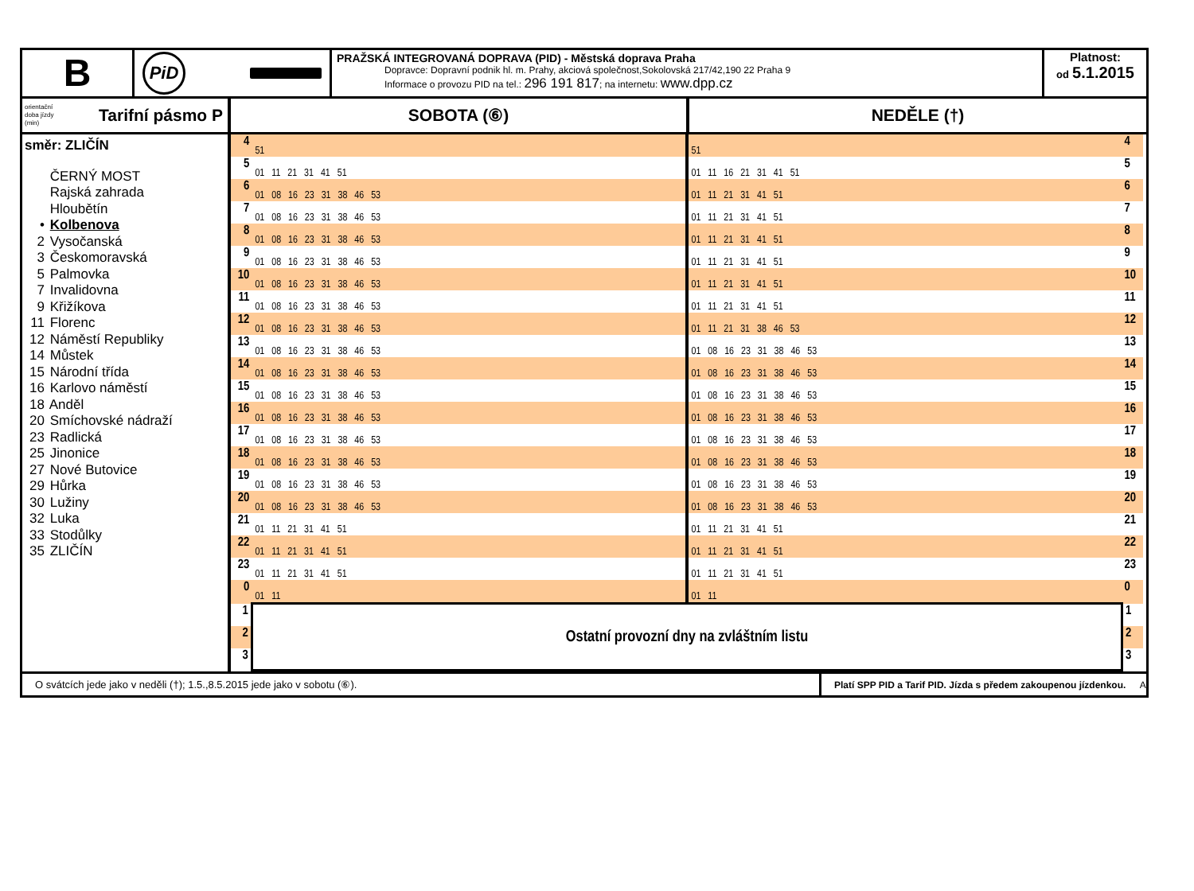B
PiD
PRAŽSKÁ INTEGROVANÁ DOPRAVA (PID) - Městská doprava Praha
Dopravce: Dopravní podnik hl. m. Prahy, akciová společnost,Sokolovská 217/42,190 22 Praha 9
Informace o provozu PID na tel.: 296 191 817; na internetu: www.dpp.cz
Platnost:
od 5.1.2015
orientační
doba jízdy
(min) Tarifní pásmo P
SOBOTA (⑥) NEDĚLE (†)
směr: ZLIČÍN
ČERNÝ MOST
Rajská zahrada
Hloubětín
• Kolbenova
2 Vysočanská
3 Českomoravská
5 Palmovka
7 Invalidovna
9 Křižíkova
11 Florenc
12 Náměstí Republiky
14 Můstek
15 Národní třída
16 Karlovo náměstí
18 Anděl
20 Smíchovské nádraží
23 Radlická
25 Jinonice
27 Nové Butovice
29 Hůrka
30 Lužiny
32 Luka
33 Stodůlky
35 ZLIČÍN
| 4 | 51 | 51 | 4 |
| 5 | 01 11 21 31 41 51 | 01 11 16 21 31 41 51 | 5 |
| 6 | 01 08 16 23 31 38 46 53 | 01 11 21 31 41 51 | 6 |
| 7 | 01 08 16 23 31 38 46 53 | 01 11 21 31 41 51 | 7 |
| 8 | 01 08 16 23 31 38 46 53 | 01 11 21 31 41 51 | 8 |
| 9 | 01 08 16 23 31 38 46 53 | 01 11 21 31 41 51 | 9 |
| 10 | 01 08 16 23 31 38 46 53 | 01 11 21 31 41 51 | 10 |
| 11 | 01 08 16 23 31 38 46 53 | 01 11 21 31 41 51 | 11 |
| 12 | 01 08 16 23 31 38 46 53 | 01 11 21 31 38 46 53 | 12 |
| 13 | 01 08 16 23 31 38 46 53 | 01 08 16 23 31 38 46 53 | 13 |
| 14 | 01 08 16 23 31 38 46 53 | 01 08 16 23 31 38 46 53 | 14 |
| 15 | 01 08 16 23 31 38 46 53 | 01 08 16 23 31 38 46 53 | 15 |
| 16 | 01 08 16 23 31 38 46 53 | 01 08 16 23 31 38 46 53 | 16 |
| 17 | 01 08 16 23 31 38 46 53 | 01 08 16 23 31 38 46 53 | 17 |
| 18 | 01 08 16 23 31 38 46 53 | 01 08 16 23 31 38 46 53 | 18 |
| 19 | 01 08 16 23 31 38 46 53 | 01 08 16 23 31 38 46 53 | 19 |
| 20 | 01 08 16 23 31 38 46 53 | 01 08 16 23 31 38 46 53 | 20 |
| 21 | 01 11 21 31 41 51 | 01 11 21 31 41 51 | 21 |
| 22 | 01 11 21 31 41 51 | 01 11 21 31 41 51 | 22 |
| 23 | 01 11 21 31 41 51 | 01 11 21 31 41 51 | 23 |
| 0 | 01 11 | 01 11 | 0 |
| 1 | Ostatní provozní dny na zvláštním listu | | 1 |
| 2 | | | 2 |
| 3 | | | 3 |
O svátcích jede jako v neděli (†); 1.5.,8.5.2015 jede jako v sobotu (⑥).
Platí SPP PID a Tarif PID. Jízda s předem zakoupenou jízdenkou. A